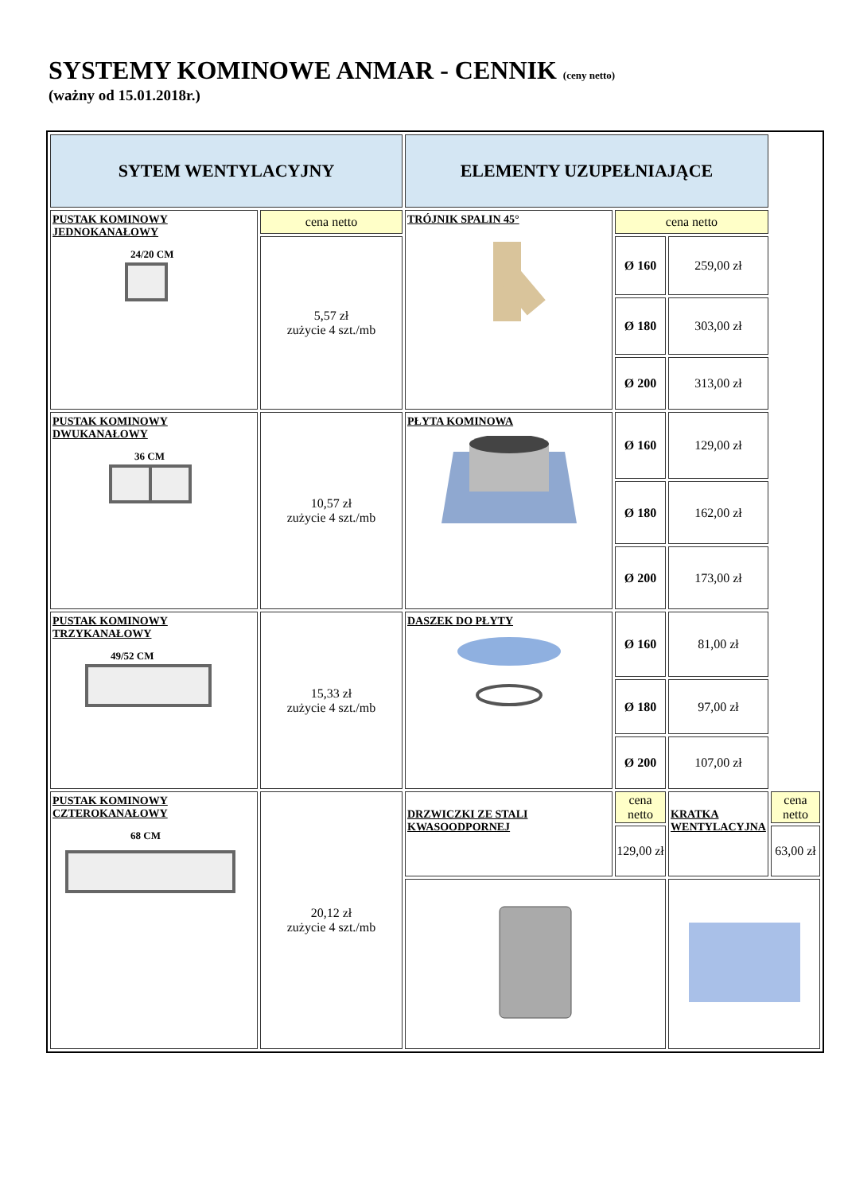SYSTEMY KOMINOWE ANMAR - CENNIK (ceny netto)
(ważny od 15.01.2018r.)
| SYTEM WENTYLACYJNY | | ELEMENTY UZUPEŁNIAJĄCE | | | |
| PUSTAK KOMINOWY JEDNOKANAŁOWY 24/20 CM | cena netto | TRÓJNIK SPALIN 45° | cena netto | | |
| | 5,57 zł zużycie 4 szt./mb | | Ø 160 | 259,00 zł | |
| | | | Ø 180 | 303,00 zł | |
| | | | Ø 200 | 313,00 zł | |
| PUSTAK KOMINOWY DWUKANAŁOWY 36 CM | 10,57 zł zużycie 4 szt./mb | PŁYTA KOMINOWA | Ø 160 | 129,00 zł | |
| | | | Ø 180 | 162,00 zł | |
| | | | Ø 200 | 173,00 zł | |
| PUSTAK KOMINOWY TRZYKANAŁOWY 49/52 CM | 15,33 zł zużycie 4 szt./mb | DASZEK DO PŁYTY | Ø 160 | 81,00 zł | |
| | | | Ø 180 | 97,00 zł | |
| | | | Ø 200 | 107,00 zł | |
| PUSTAK KOMINOWY CZTEROKANAŁOWY 68 CM | 20,12 zł zużycie 4 szt./mb | DRZWICZKI ZE STALI KWASOODPORNEJ | cena netto | KRATKA WENTYLACYJNA | cena netto |
| | | | 129,00 zł | | 63,00 zł |